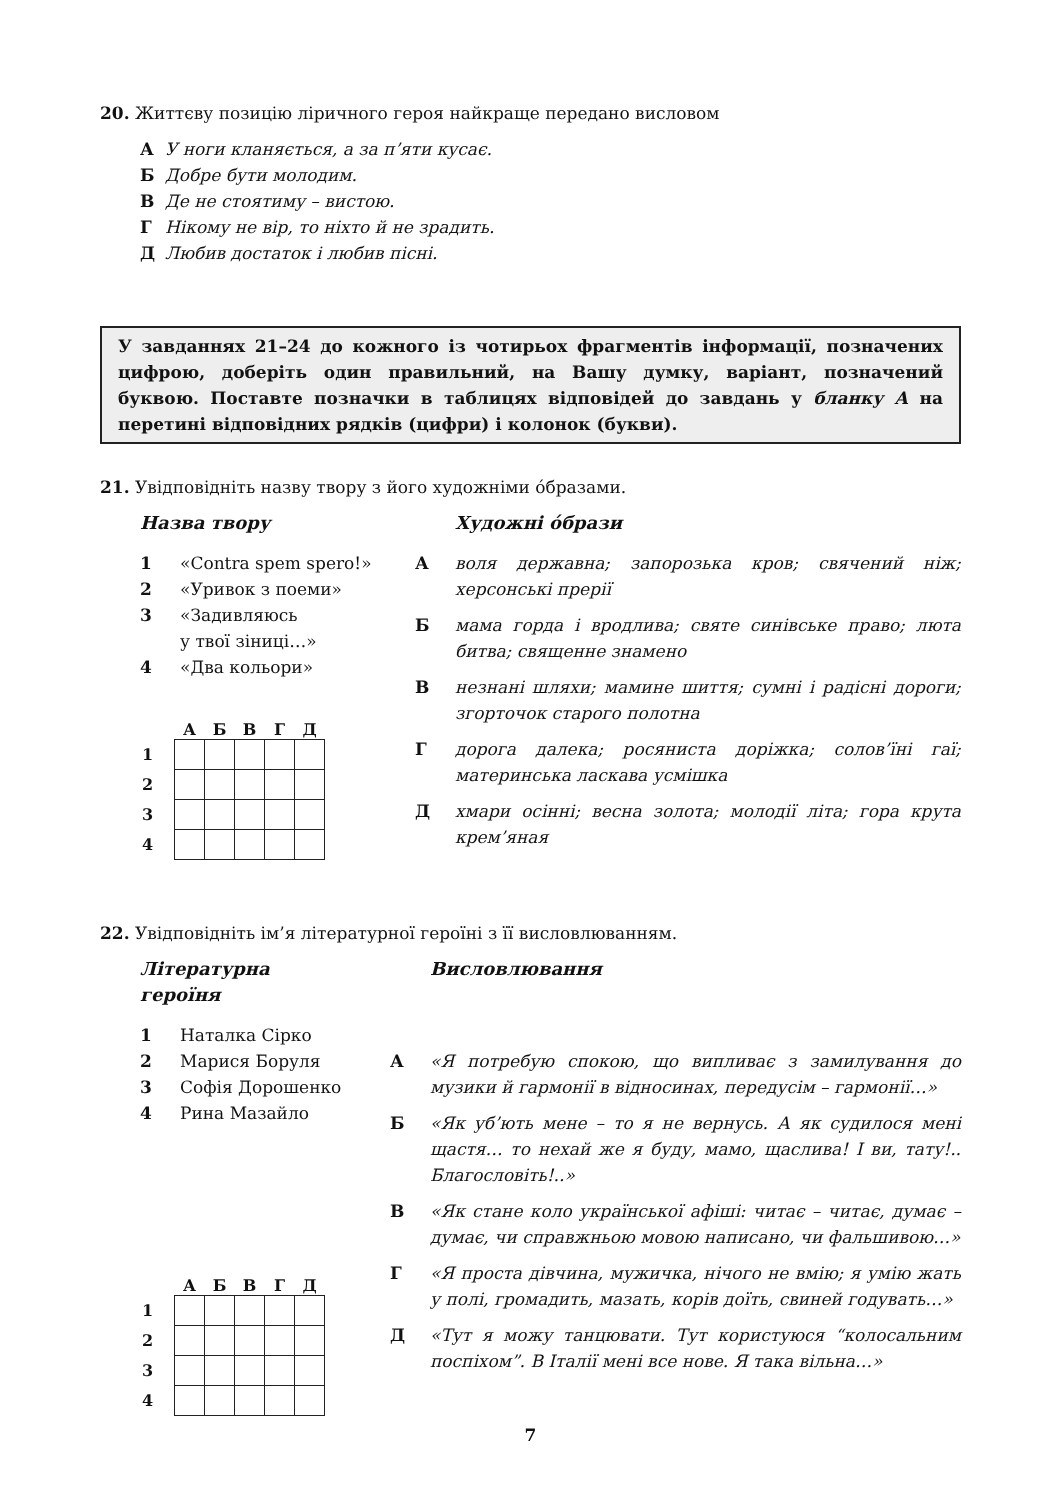20. Життєву позицію ліричного героя найкраще передано висловом
А У ноги кланяється, а за п’яти кусає.
Б Добре бути молодим.
В Де не стоятиму – вистою.
Г Нікому не вір, то ніхто й не зрадить.
Д Любив достаток і любив пісні.
У завданнях 21–24 до кожного із чотирьох фрагментів інформації, позначених цифрою, доберіть один правильний, на Вашу думку, варіант, позначений буквою. Поставте позначки в таблицях відповідей до завдань у бланку А на перетині відповідних рядків (цифри) і колонок (букви).
21. Увідповідніть назву твору з його художніми óбразами.
Назва твору
1 «Contra spem spero!»
2 «Уривок з поеми»
3 «Задивляюсь
у твої зіниці…»
4 «Два кольори»
| | А | Б | В | Г | Д |
| --- | --- | --- | --- | --- | --- |
| 1 | | | | | |
| 2 | | | | | |
| 3 | | | | | |
| 4 | | | | | |
Художні óбрази
Аволя державна; запорозька кров; свячений ніж; херсонські прерії
Бмама горда і вродлива; святе синівське право; люта битва; священне знамено
Внезнані шляхи; мамине шиття; сумні і радісні дороги; згорточок старого полотна
Гдорога далека; росяниста доріжка; солов’їні гаї; материнська ласкава усмішка
Дхмари осінні; весна золота; молодії літа; гора крута крем’яная
22. Увідповідніть ім’я літературної героїні з її висловлюванням.
Літературна
героїня
1 Наталка Сірко
2 Марися Боруля
3 Софія Дорошенко
4 Рина Мазайло
| | А | Б | В | Г | Д |
| --- | --- | --- | --- | --- | --- |
| 1 | | | | | |
| 2 | | | | | |
| 3 | | | | | |
| 4 | | | | | |
Висловлювання
А «Я потребую спокою, що випливає з замилування до музики й гармонії в відносинах, передусім – гармонії…»
Б «Як уб’ють мене – то я не вернусь. А як судилося мені щастя… то нехай же я буду, мамо, щаслива! І ви, тату!.. Благословіть!..»
В «Як стане коло української афіші: читає – читає, думає – думає, чи справжньою мовою написано, чи фальшивою…»
Г «Я проста дівчина, мужичка, нічого не вмію; я умію жать у полі, громадить, мазать, корів доїть, свиней годувать…»
Д «Тут я можу танцювати. Тут користуюся “колосальним поспіхом”. В Італії мені все нове. Я така вільна…»
7